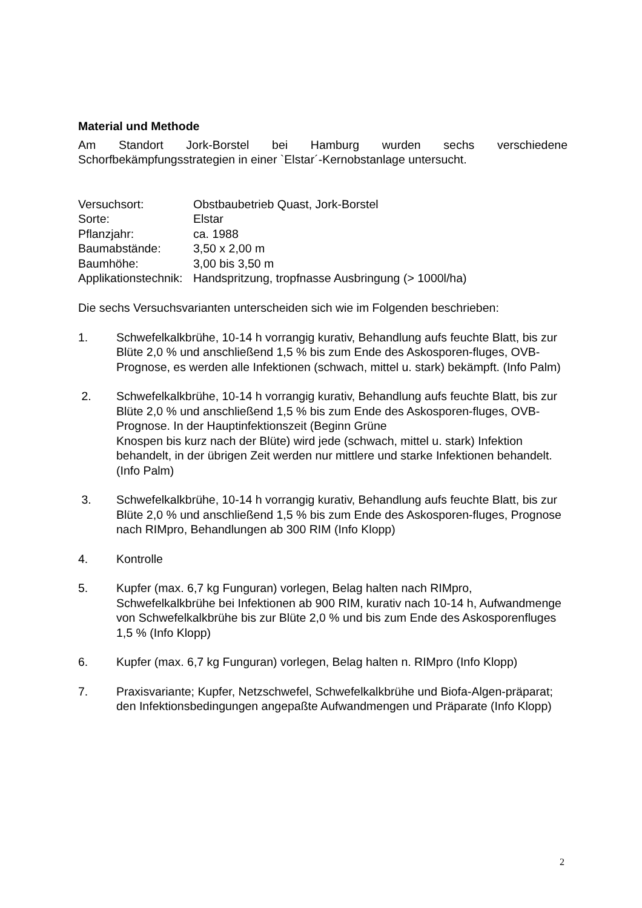Material und Methode
Am Standort Jork-Borstel bei Hamburg wurden sechs verschiedene
Schorfbekämpfungsstrategien in einer `Elstar´-Kernobstanlage untersucht.
Versuchsort: Obstbaubetrieb Quast, Jork-Borstel
Sorte: Elstar
Pflanzjahr: ca. 1988
Baumabstände: 3,50 x 2,00 m
Baumhöhe: 3,00 bis 3,50 m
Applikationstechnik: Handspritzung, tropfnasse Ausbringung (> 1000l/ha)
Die sechs Versuchsvarianten unterscheiden sich wie im Folgenden beschrieben:
1. Schwefelkalkbrühe, 10-14 h vorrangig kurativ, Behandlung aufs feuchte Blatt, bis zur Blüte 2,0 % und anschließend 1,5 % bis zum Ende des Askosporen-fluges, OVB-Prognose, es werden alle Infektionen (schwach, mittel u. stark) bekämpft. (Info Palm)
2. Schwefelkalkbrühe, 10-14 h vorrangig kurativ, Behandlung aufs feuchte Blatt, bis zur Blüte 2,0 % und anschließend 1,5 % bis zum Ende des Askosporen-fluges, OVB-Prognose. In der Hauptinfektionszeit (Beginn Grüne
Knospen bis kurz nach der Blüte) wird jede (schwach, mittel u. stark) Infektion behandelt, in der übrigen Zeit werden nur mittlere und starke Infektionen behandelt. (Info Palm)
3. Schwefelkalkbrühe, 10-14 h vorrangig kurativ, Behandlung aufs feuchte Blatt, bis zur Blüte 2,0 % und anschließend 1,5 % bis zum Ende des Askosporen-fluges, Prognose nach RIMpro, Behandlungen ab 300 RIM (Info Klopp)
4. Kontrolle
5. Kupfer (max. 6,7 kg Funguran) vorlegen, Belag halten nach RIMpro, Schwefelkalkbrühe bei Infektionen ab 900 RIM, kurativ nach 10-14 h, Aufwandmenge von Schwefelkalkbrühe bis zur Blüte 2,0 % und bis zum Ende des Askosporenfluges 1,5 % (Info Klopp)
6. Kupfer (max. 6,7 kg Funguran) vorlegen, Belag halten n. RIMpro (Info Klopp)
7. Praxisvariante; Kupfer, Netzschwefel, Schwefelkalkbrühe und Biofa-Algen-präparat; den Infektionsbedingungen angepaßte Aufwandmengen und Präparate (Info Klopp)
2